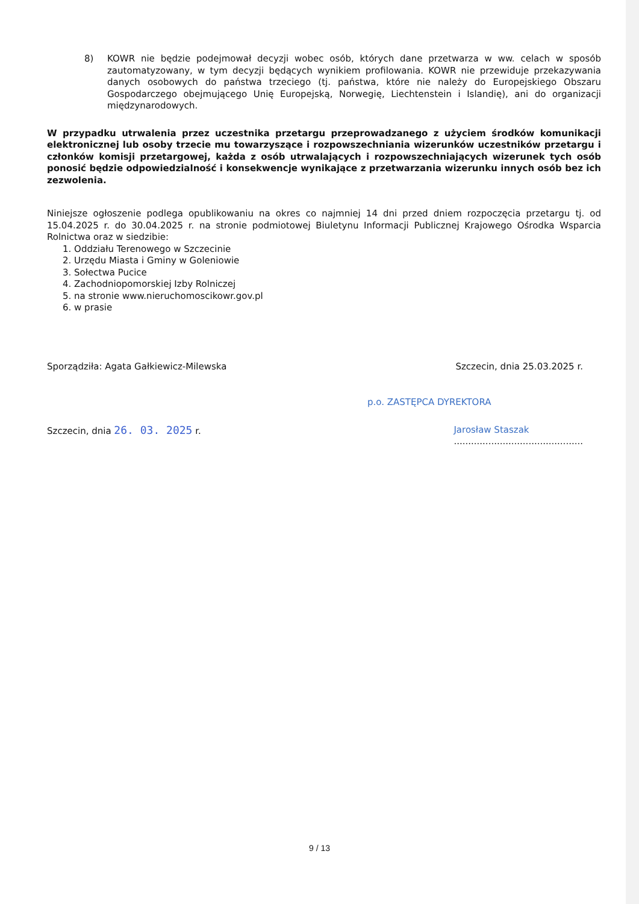8) KOWR nie będzie podejmował decyzji wobec osób, których dane przetwarza w ww. celach w sposób zautomatyzowany, w tym decyzji będących wynikiem profilowania. KOWR nie przewiduje przekazywania danych osobowych do państwa trzeciego (tj. państwa, które nie należy do Europejskiego Obszaru Gospodarczego obejmującego Unię Europejską, Norwegię, Liechtenstein i Islandię), ani do organizacji międzynarodowych.
W przypadku utrwalenia przez uczestnika przetargu przeprowadzanego z użyciem środków komunikacji elektronicznej lub osoby trzecie mu towarzyszące i rozpowszechniania wizerunków uczestników przetargu i członków komisji przetargowej, każda z osób utrwalających i rozpowszechniających wizerunek tych osób ponosić będzie odpowiedzialność i konsekwencje wynikające z przetwarzania wizerunku innych osób bez ich zezwolenia.
Niniejsze ogłoszenie podlega opublikowaniu na okres co najmniej 14 dni przed dniem rozpoczęcia przetargu tj. od 15.04.2025 r. do 30.04.2025 r. na stronie podmiotowej Biuletynu Informacji Publicznej Krajowego Ośrodka Wsparcia Rolnictwa oraz w siedzibie:
1. Oddziału Terenowego w Szczecinie
2. Urzędu Miasta i Gminy w Goleniowie
3. Sołectwa Pucice
4. Zachodniopomorskiej Izby Rolniczej
5. na stronie www.nieruchomoscikowr.gov.pl
6. w prasie
Sporządziła: Agata Gałkiewicz-Milewska Szczecin, dnia 25.03.2025 r.
p.o. ZASTĘPCA DYREKTORA
Szczecin, dnia 26. 03. 2025 r. Jarosław Staszak
.............................................
9 / 13